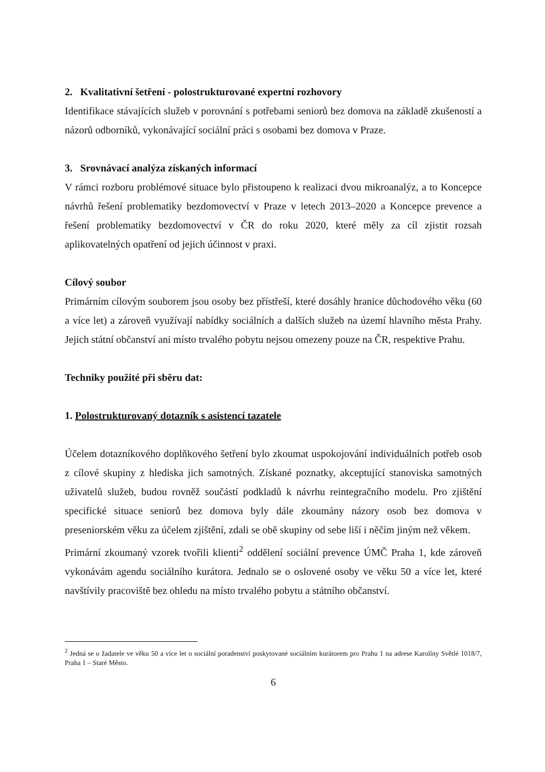2. Kvalitativní šetření - polostrukturované expertní rozhovory
Identifikace stávajících služeb v porovnání s potřebami seniorů bez domova na základě zkušeností a názorů odborníků, vykonávající sociální práci s osobami bez domova v Praze.
3. Srovnávací analýza získaných informací
V rámci rozboru problémové situace bylo přistoupeno k realizaci dvou mikroanalýz, a to Koncepce návrhů řešení problematiky bezdomovectví v Praze v letech 2013–2020 a Koncepce prevence a řešení problematiky bezdomovectví v ČR do roku 2020, které měly za cíl zjistit rozsah aplikovatelných opatření od jejich účinnost v praxi.
Cílový soubor
Primárním cílovým souborem jsou osoby bez přístřeší, které dosáhly hranice důchodového věku (60 a více let) a zároveň využívají nabídky sociálních a dalších služeb na území hlavního města Prahy. Jejich státní občanství ani místo trvalého pobytu nejsou omezeny pouze na ČR, respektive Prahu.
Techniky použité při sběru dat:
1. Polostrukturovaný dotazník s asistencí tazatele
Účelem dotazníkového doplňkového šetření bylo zkoumat uspokojování individuálních potřeb osob z cílové skupiny z hlediska jich samotných. Získané poznatky, akceptující stanoviska samotných uživatelů služeb, budou rovněž součástí podkladů k návrhu reintegračního modelu. Pro zjištění specifické situace seniorů bez domova byly dále zkoumány názory osob bez domova v preseniorském věku za účelem zjištění, zdali se obě skupiny od sebe liší i něčím jiným než věkem.
Primární zkoumaný vzorek tvořili klienti<sup>2</sup> oddělení sociální prevence ÚMČ Praha 1, kde zároveň vykonávám agendu sociálního kurátora. Jednalo se o oslovené osoby ve věku 50 a více let, které navštívily pracoviště bez ohledu na místo trvalého pobytu a státního občanství.
<sup>2</sup> Jedná se o žadatele ve věku 50 a více let o sociální poradenství poskytované sociálním kurátorem pro Prahu 1 na adrese Karolíny Světlé 1018/7, Praha 1 – Staré Město.
6